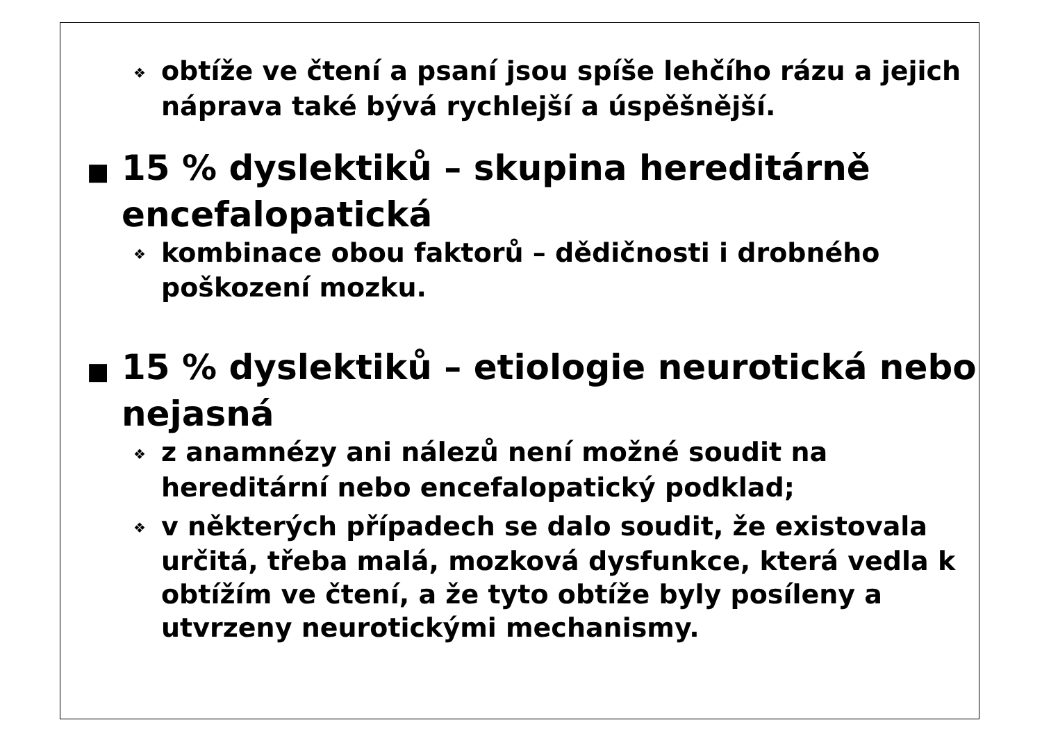❖ obtíže ve čtení a psaní jsou spíše lehčího rázu a jejich náprava také bývá rychlejší a úspěšnější.
■ 15 % dyslektiků – skupina hereditárně encefalopatická
❖ kombinace obou faktorů – dědičnosti i drobného poškození mozku.
■ 15 % dyslektiků – etiologie neurotická nebo nejasná
❖ z anamnézy ani nálezů není možné soudit na hereditární nebo encefalopatický podklad;
❖ v některých případech se dalo soudit, že existovala určitá, třeba malá, mozková dysfunkce, která vedla k obtížím ve čtení, a že tyto obtíže byly posíleny a utvrzeny neurotickými mechanismy.